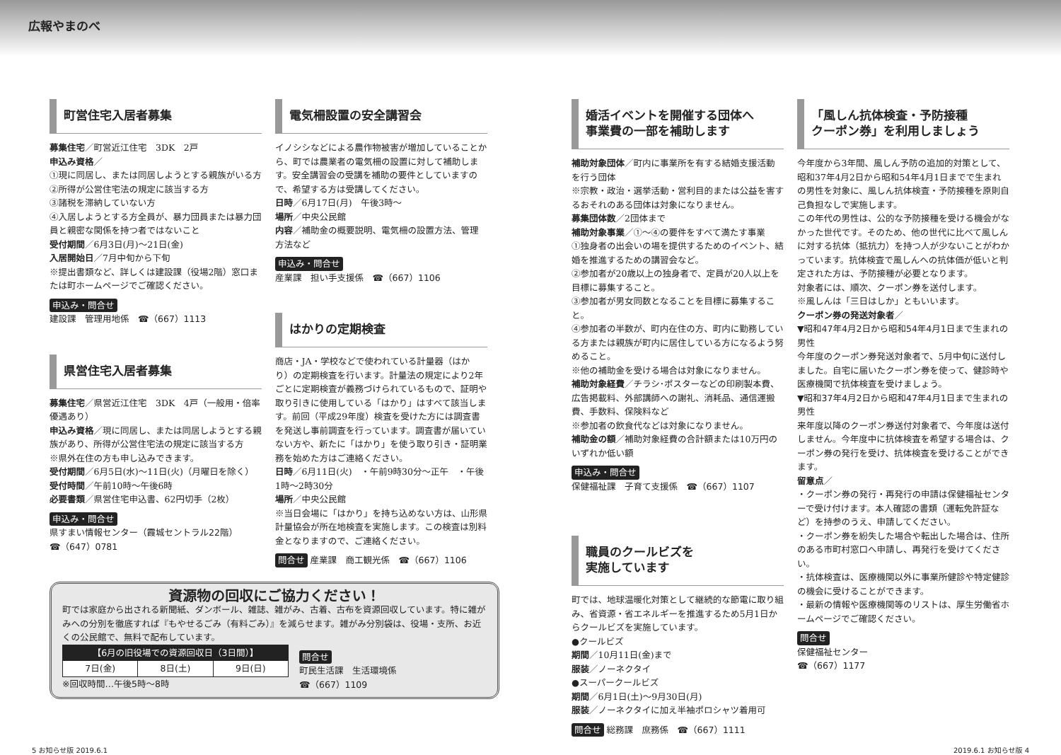広報やまのべ
町営住宅入居者募集
募集住宅／町営近江住宅　3DK　2戸
申込み資格／
①現に同居し、または同居しようとする親族がいる方
②所得が公営住宅法の規定に該当する方
③諸税を滞納していない方
④入居しようとする方全員が、暴力団員または暴力団員と親密な関係を持つ者ではないこと
受付期間／6月3日(月)～21日(金)
入居開始日／7月中旬から下旬
※提出書類など、詳しくは建設課（役場2階）窓口または町ホームページでご確認ください。
申込み・問合せ
建設課　管理用地係　☎（667）1113
県営住宅入居者募集
募集住宅／県営近江住宅　3DK　4戸（一般用・倍率優遇あり）
申込み資格／現に同居し、または同居しようとする親族があり、所得が公営住宅法の規定に該当する方
※県外在住の方も申し込みできます。
受付期間／6月5日(水)～11日(火)（月曜日を除く）
受付時間／午前10時～午後6時
必要書類／県営住宅申込書、62円切手（2枚）
申込み・問合せ
県すまい情報センター（霞城セントラル22階）
☎（647）0781
電気柵設置の安全講習会
イノシシなどによる農作物被害が増加していることから、町では農業者の電気柵の設置に対して補助します。安全講習会の受講を補助の要件としていますので、希望する方は受講してください。
日時／6月17日(月)　午後3時～
場所／中央公民館
内容／補助金の概要説明、電気柵の設置方法、管理方法など
申込み・問合せ
産業課　担い手支援係　☎（667）1106
はかりの定期検査
商店・JA・学校などで使われている計量器（はかり）の定期検査を行います。計量法の規定により2年ごとに定期検査が義務づけられているもので、証明や取り引きに使用している「はかり」はすべて該当します。前回（平成29年度）検査を受けた方には調査書を発送し事前調査を行っています。調査書が届いていない方や、新たに「はかり」を使う取り引き・証明業務を始めた方はご連絡ください。
日時／6月11日(火)　・午前9時30分～正午　・午後1時～2時30分
場所／中央公民館
※当日会場に「はかり」を持ち込めない方は、山形県計量協会が所在地検査を実施します。この検査は別料金となりますので、ご連絡ください。
問合せ 産業課　商工観光係　☎（667）1106
資源物の回収にご協力ください！
町では家庭から出される新聞紙、ダンボール、雑誌、雑がみ、古着、古布を資源回収しています。特に雑がみへの分別を徹底すれば『もやせるごみ（有料ごみ）』を減らせます。雑がみ分別袋は、役場・支所、お近くの公民館で、無料で配布しています。
| 【6月の旧役場での資源回収日（3日間）】 | | |
| --- | --- | --- |
| 7日(金) | 8日(土) | 9日(日) |
※回収時間…午後5時～8時
問合せ
町民生活課　生活環境係
☎（667）1109
婚活イベントを開催する団体へ
事業費の一部を補助します
補助対象団体／町内に事業所を有する結婚支援活動を行う団体
※宗教・政治・選挙活動・営利目的または公益を害するおそれのある団体は対象になりません。
募集団体数／2団体まで
補助対象事業／①～④の要件をすべて満たす事業
①独身者の出会いの場を提供するためのイベント、結婚を推進するための講習会など。
②参加者が20歳以上の独身者で、定員が20人以上を目標に募集すること。
③参加者が男女同数となることを目標に募集すること。
④参加者の半数が、町内在住の方、町内に勤務している方または親族が町内に居住している方になるよう努めること。
※他の補助金を受ける場合は対象になりません。
補助対象経費／チラシ･ポスターなどの印刷製本費、広告掲載料、外部講師への謝礼、消耗品、通信運搬費、手数料、保険料など
※参加者の飲食代などは対象になりません。
補助金の額／補助対象経費の合計額または10万円のいずれか低い額
申込み・問合せ
保健福祉課　子育て支援係　☎（667）1107
職員のクールビズを
実施しています
町では、地球温暖化対策として継続的な節電に取り組み、省資源・省エネルギーを推進するため5月1日からクールビズを実施しています。
●クールビズ
期間／10月11日(金)まで
服装／ノーネクタイ
●スーパークールビズ
期間／6月1日(土)～9月30日(月)
服装／ノーネクタイに加え半袖ポロシャツ着用可
問合せ 総務課　庶務係　☎（667）1111
「風しん抗体検査・予防接種
クーポン券」を利用しましょう
今年度から3年間、風しん予防の追加的対策として、昭和37年4月2日から昭和54年4月1日までで生まれの男性を対象に、風しん抗体検査・予防接種を原則自己負担なしで実施します。
この年代の男性は、公的な予防接種を受ける機会がなかった世代です。そのため、他の世代に比べて風しんに対する抗体（抵抗力）を持つ人が少ないことがわかっています。抗体検査で風しんへの抗体価が低いと判定された方は、予防接種が必要となります。
対象者には、順次、クーポン券を送付します。
※風しんは「三日はしか」ともいいます。
クーポン券の発送対象者／
▼昭和47年4月2日から昭和54年4月1日まで生まれの男性
今年度のクーポン券発送対象者で、5月中旬に送付しました。自宅に届いたクーポン券を使って、健診時や医療機関で抗体検査を受けましょう。
▼昭和37年4月2日から昭和47年4月1日まで生まれの男性
来年度以降のクーポン券送付対象者で、今年度は送付しません。今年度中に抗体検査を希望する場合は、クーポン券の発行を受け、抗体検査を受けることができます。
留意点／
・クーポン券の発行・再発行の申請は保健福祉センターで受け付けます。本人確認の書類（運転免許証など）を持参のうえ、申請してください。
・クーポン券を紛失した場合や転出した場合は、住所のある市町村窓口へ申請し、再発行を受けてください。
・抗体検査は、医療機関以外に事業所健診や特定健診の機会に受けることができます。
・最新の情報や医療機関等のリストは、厚生労働省ホームページでご確認ください。
問合せ
保健福祉センター
☎（667）1177
5 お知らせ版 2019.6.1 2019.6.1 お知らせ版 4